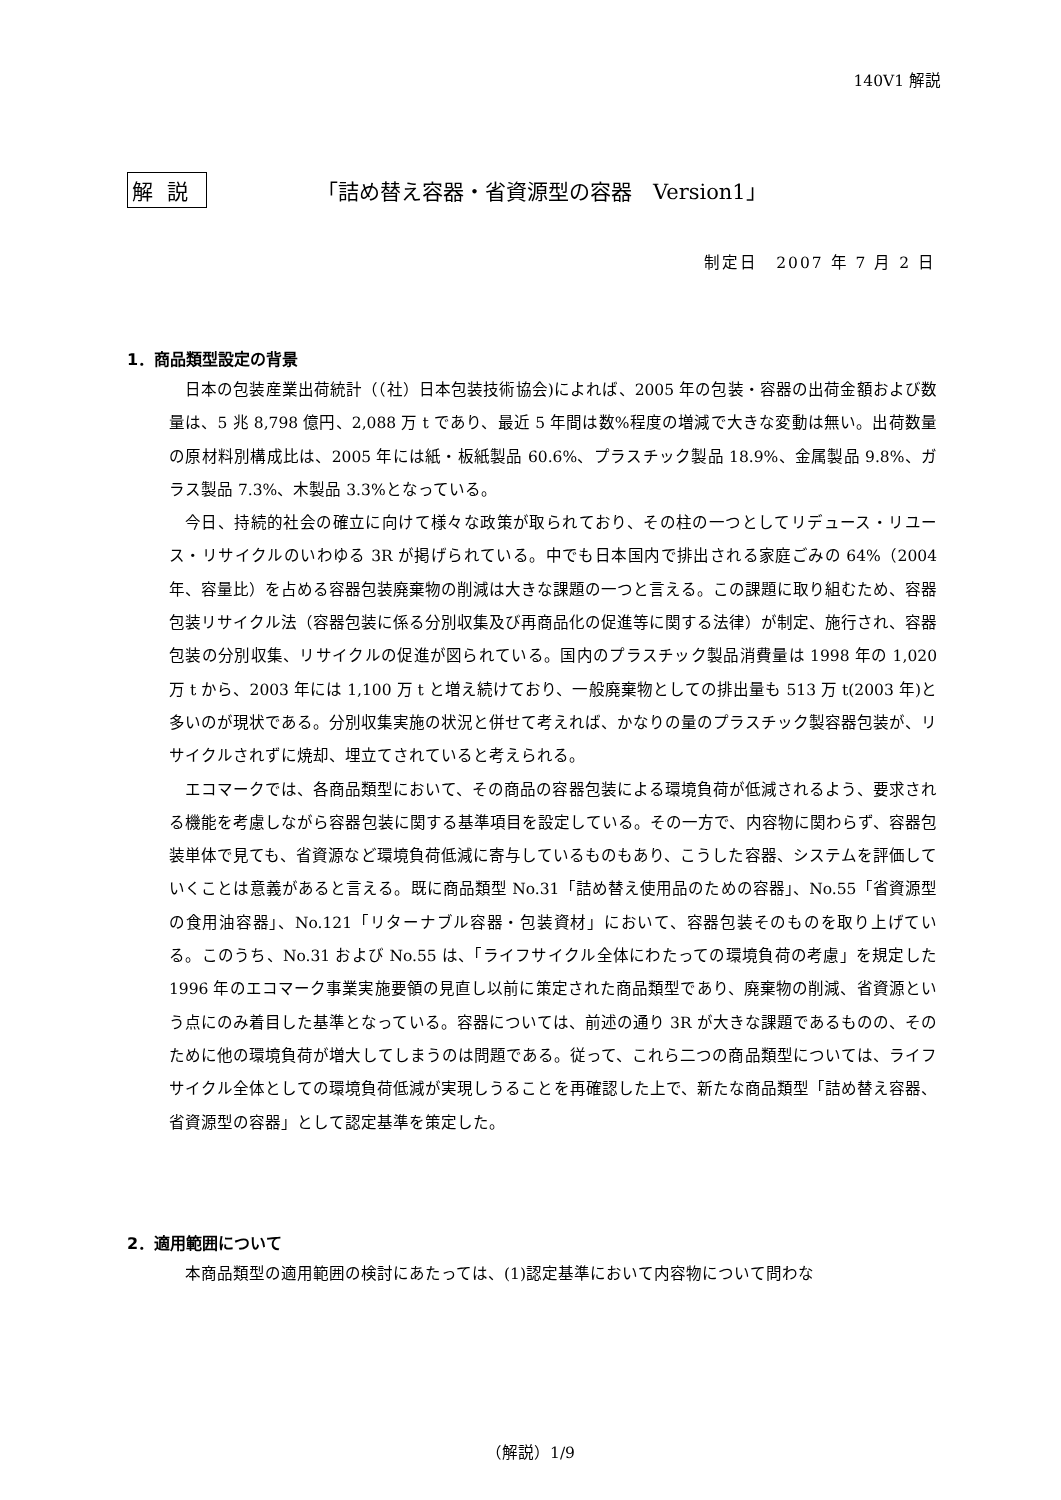140V1 解説
解説 「詰め替え容器・省資源型の容器　Version1」
制定日　2007 年 7 月 2 日
1．商品類型設定の背景
日本の包装産業出荷統計（（社）日本包装技術協会)によれば、2005 年の包装・容器の出荷金額および数量は、5 兆 8,798 億円、2,088 万 t であり、最近 5 年間は数%程度の増減で大きな変動は無い。出荷数量の原材料別構成比は、2005 年には紙・板紙製品 60.6%、プラスチック製品 18.9%、金属製品 9.8%、ガラス製品 7.3%、木製品 3.3%となっている。
今日、持続的社会の確立に向けて様々な政策が取られており、その柱の一つとしてリデュース・リユース・リサイクルのいわゆる 3R が掲げられている。中でも日本国内で排出される家庭ごみの 64%（2004 年、容量比）を占める容器包装廃棄物の削減は大きな課題の一つと言える。この課題に取り組むため、容器包装リサイクル法（容器包装に係る分別収集及び再商品化の促進等に関する法律）が制定、施行され、容器包装の分別収集、リサイクルの促進が図られている。国内のプラスチック製品消費量は 1998 年の 1,020 万 t から、2003 年には 1,100 万 t と増え続けており、一般廃棄物としての排出量も 513 万 t(2003 年)と多いのが現状である。分別収集実施の状況と併せて考えれば、かなりの量のプラスチック製容器包装が、リサイクルされずに焼却、埋立てされていると考えられる。
エコマークでは、各商品類型において、その商品の容器包装による環境負荷が低減されるよう、要求される機能を考慮しながら容器包装に関する基準項目を設定している。その一方で、内容物に関わらず、容器包装単体で見ても、省資源など環境負荷低減に寄与しているものもあり、こうした容器、システムを評価していくことは意義があると言える。既に商品類型 No.31「詰め替え使用品のための容器」、No.55「省資源型の食用油容器」、No.121「リターナブル容器・包装資材」において、容器包装そのものを取り上げている。このうち、No.31 および No.55 は、「ライフサイクル全体にわたっての環境負荷の考慮」を規定した 1996 年のエコマーク事業実施要領の見直し以前に策定された商品類型であり、廃棄物の削減、省資源という点にのみ着目した基準となっている。容器については、前述の通り 3R が大きな課題であるものの、そのために他の環境負荷が増大してしまうのは問題である。従って、これら二つの商品類型については、ライフサイクル全体としての環境負荷低減が実現しうることを再確認した上で、新たな商品類型「詰め替え容器、省資源型の容器」として認定基準を策定した。
2．適用範囲について
本商品類型の適用範囲の検討にあたっては、(1)認定基準において内容物について問わな
（解説）1/9